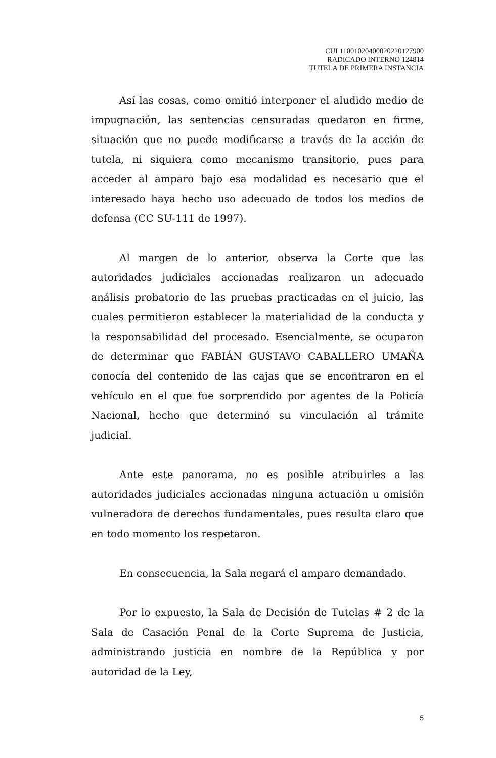CUI 11001020400020220127900
RADICADO INTERNO 124814
TUTELA DE PRIMERA INSTANCIA
Así las cosas, como omitió interponer el aludido medio de impugnación, las sentencias censuradas quedaron en firme, situación que no puede modificarse a través de la acción de tutela, ni siquiera como mecanismo transitorio, pues para acceder al amparo bajo esa modalidad es necesario que el interesado haya hecho uso adecuado de todos los medios de defensa (CC SU-111 de 1997).
Al margen de lo anterior, observa la Corte que las autoridades judiciales accionadas realizaron un adecuado análisis probatorio de las pruebas practicadas en el juicio, las cuales permitieron establecer la materialidad de la conducta y la responsabilidad del procesado. Esencialmente, se ocuparon de determinar que FABIÁN GUSTAVO CABALLERO UMAÑA conocía del contenido de las cajas que se encontraron en el vehículo en el que fue sorprendido por agentes de la Policía Nacional, hecho que determinó su vinculación al trámite judicial.
Ante este panorama, no es posible atribuirles a las autoridades judiciales accionadas ninguna actuación u omisión vulneradora de derechos fundamentales, pues resulta claro que en todo momento los respetaron.
En consecuencia, la Sala negará el amparo demandado.
Por lo expuesto, la Sala de Decisión de Tutelas # 2 de la Sala de Casación Penal de la Corte Suprema de Justicia, administrando justicia en nombre de la República y por autoridad de la Ley,
5